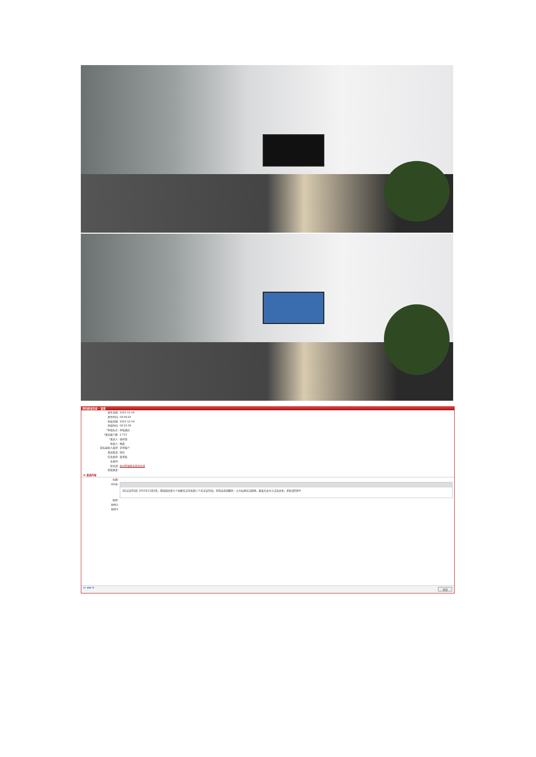我的群发信息 - 查看
| 发生日期: | 2023-12-04 |
| 发生时间: | 08:49:43 |
| 审核日期: | 2023-12-04 |
| 审核时间: | 09:23:38 |
| *审核标志: | 审核通过 |
| *发送客户数: | 2,715 |
| *发送人: | 张梓琪 |
| 审核人: | 杨晨 |
| 目标接收人类型: | 正式客户 |
| 发送渠道: | 短信 |
| 信息类型: | 投资类 |
| 来源ID: | |
| 营业部: | 杭州西溪路证券营业部 |
| 修改意见: | |
⊟ 发送内容
| 标题: | |
| ⊖内容: | 【宪法宣传周】2023年12月4日，我国迎来第十个国家宪法日和第六个宪法宣传周。天风证券提醒您：大力弘扬宪法精神，建设社会主义法治文化。拒收请回复R |
| 附件: | |
| 附件2: | |
| 附件3: | |
⏮ ◀ ▶ ⏭ 关闭